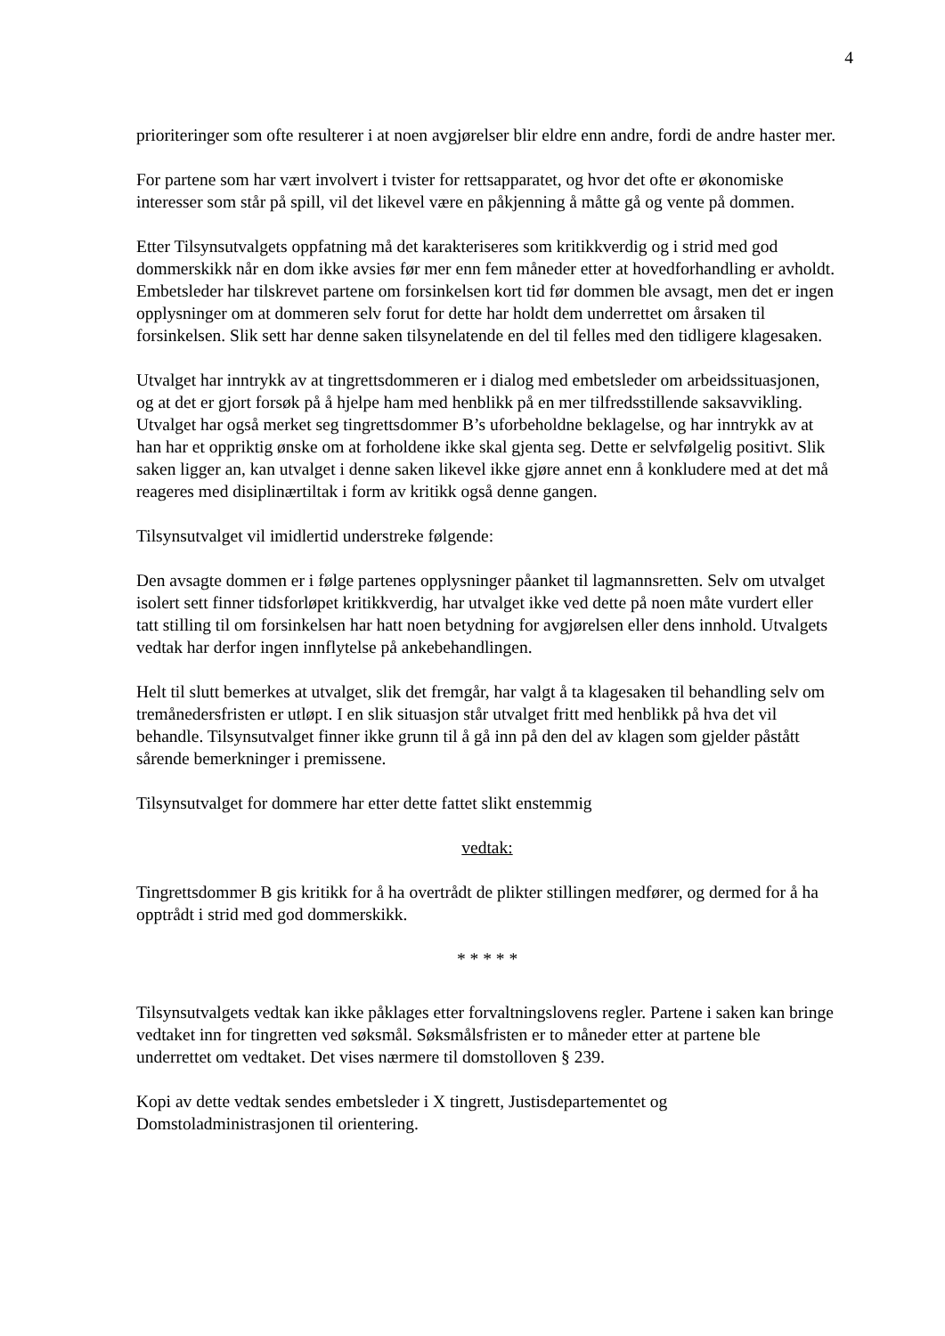4
prioriteringer som ofte resulterer i at noen avgjørelser blir eldre enn andre, fordi de andre haster mer.
For partene som har vært involvert i tvister for rettsapparatet, og hvor det ofte er økonomiske interesser som står på spill, vil det likevel være en påkjenning å måtte gå og vente på dommen.
Etter Tilsynsutvalgets oppfatning må det karakteriseres som kritikkverdig og i strid med god dommerskikk når en dom ikke avsies før mer enn fem måneder etter at hovedforhandling er avholdt. Embetsleder har tilskrevet partene om forsinkelsen kort tid før dommen ble avsagt, men det er ingen opplysninger om at dommeren selv forut for dette har holdt dem underrettet om årsaken til forsinkelsen. Slik sett har denne saken tilsynelatende en del til felles med den tidligere klagesaken.
Utvalget har inntrykk av at tingrettsdommeren er i dialog med embetsleder om arbeidssituasjonen, og at det er gjort forsøk på å hjelpe ham med henblikk på en mer tilfredsstillende saksavvikling. Utvalget har også merket seg tingrettsdommer B’s uforbeholdne beklagelse, og har inntrykk av at han har et oppriktig ønske om at forholdene ikke skal gjenta seg. Dette er selvfølgelig positivt. Slik saken ligger an, kan utvalget i denne saken likevel ikke gjøre annet enn å konkludere med at det må reageres med disiplinærtiltak i form av kritikk også denne gangen.
Tilsynsutvalget vil imidlertid understreke følgende:
Den avsagte dommen er i følge partenes opplysninger påanket til lagmannsretten. Selv om utvalget isolert sett finner tidsforløpet kritikkverdig, har utvalget ikke ved dette på noen måte vurdert eller tatt stilling til om forsinkelsen har hatt noen betydning for avgjørelsen eller dens innhold. Utvalgets vedtak har derfor ingen innflytelse på ankebehandlingen.
Helt til slutt bemerkes at utvalget, slik det fremgår, har valgt å ta klagesaken til behandling selv om tremånedersfristen er utløpt. I en slik situasjon står utvalget fritt med henblikk på hva det vil behandle. Tilsynsutvalget finner ikke grunn til å gå inn på den del av klagen som gjelder påstått sårende bemerkninger i premissene.
Tilsynsutvalget for dommere har etter dette fattet slikt enstemmig
vedtak:
Tingrettsdommer B gis kritikk for å ha overtrådt de plikter stillingen medfører, og dermed for å ha opptrådt i strid med god dommerskikk.
* * * * *
Tilsynsutvalgets vedtak kan ikke påklages etter forvaltningslovens regler. Partene i saken kan bringe vedtaket inn for tingretten ved søksmål. Søksmålsfristen er to måneder etter at partene ble underrettet om vedtaket. Det vises nærmere til domstolloven § 239.
Kopi av dette vedtak sendes embetsleder i X tingrett, Justisdepartementet og Domstoladministrasjonen til orientering.